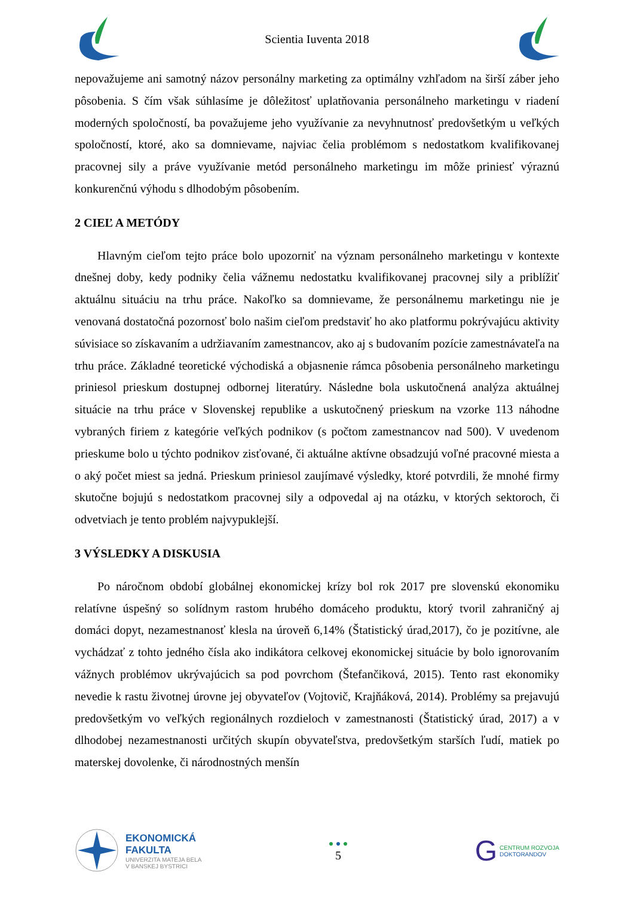Scientia Iuventa 2018
nepovažujeme ani samotný názov personálny marketing za optimálny vzhľadom na širší záber jeho pôsobenia. S čím však súhlasíme je dôležitosť uplatňovania personálneho marketingu v riadení moderných spoločností, ba považujeme jeho využívanie za nevyhnutnosť predovšetkým u veľkých spoločností, ktoré, ako sa domnievame, najviac čelia problémom s nedostatkom kvalifikovanej pracovnej sily a práve využívanie metód personálneho marketingu im môže priniesť výraznú konkurenčnú výhodu s dlhodobým pôsobením.
2 CIEĽ A METÓDY
Hlavným cieľom tejto práce bolo upozorniť na význam personálneho marketingu v kontexte dnešnej doby, kedy podniky čelia vážnemu nedostatku kvalifikovanej pracovnej sily a priblížiť aktuálnu situáciu na trhu práce. Nakoľko sa domnievame, že personálnemu marketingu nie je venovaná dostatočná pozornosť bolo našim cieľom predstaviť ho ako platformu pokrývajúcu aktivity súvisiace so získavaním a udržiavaním zamestnancov, ako aj s budovaním pozície zamestnávateľa na trhu práce. Základné teoretické východiská a objasnenie rámca pôsobenia personálneho marketingu priniesol prieskum dostupnej odbornej literatúry. Následne bola uskutočnená analýza aktuálnej situácie na trhu práce v Slovenskej republike a uskutočnený prieskum na vzorke 113 náhodne vybraných firiem z kategórie veľkých podnikov (s počtom zamestnancov nad 500). V uvedenom prieskume bolo u týchto podnikov zisťované, či aktuálne aktívne obsadzujú voľné pracovné miesta a o aký počet miest sa jedná. Prieskum priniesol zaujímavé výsledky, ktoré potvrdili, že mnohé firmy skutočne bojujú s nedostatkom pracovnej sily a odpovedal aj na otázku, v ktorých sektoroch, či odvetviach je tento problém najvypuklejší.
3 VÝSLEDKY A DISKUSIA
Po náročnom období globálnej ekonomickej krízy bol rok 2017 pre slovenskú ekonomiku relatívne úspešný so solídnym rastom hrubého domáceho produktu, ktorý tvoril zahraničný aj domáci dopyt, nezamestnanosť klesla na úroveň 6,14% (Štatistický úrad,2017), čo je pozitívne, ale vychádzať z tohto jedného čísla ako indikátora celkovej ekonomickej situácie by bolo ignorovaním vážnych problémov ukrývajúcich sa pod povrchom (Štefančiková, 2015). Tento rast ekonomiky nevedie k rastu životnej úrovne jej obyvateľov (Vojtovič, Krajňáková, 2014). Problémy sa prejavujú predovšetkým vo veľkých regionálnych rozdieloch v zamestnanosti (Štatistický úrad, 2017) a v dlhodobej nezamestnanosti určitých skupín obyvateľstva, predovšetkým starších ľudí, matiek po materskej dovolenke, či národnostných menšín
EKONOMICKÁ
FAKULTA
UNIVERZITA MATEJA BELA
V BANSKEJ BYSTRICI
● ● ●
5
G CENTRUM ROZVOJA
DOKTORANDOV